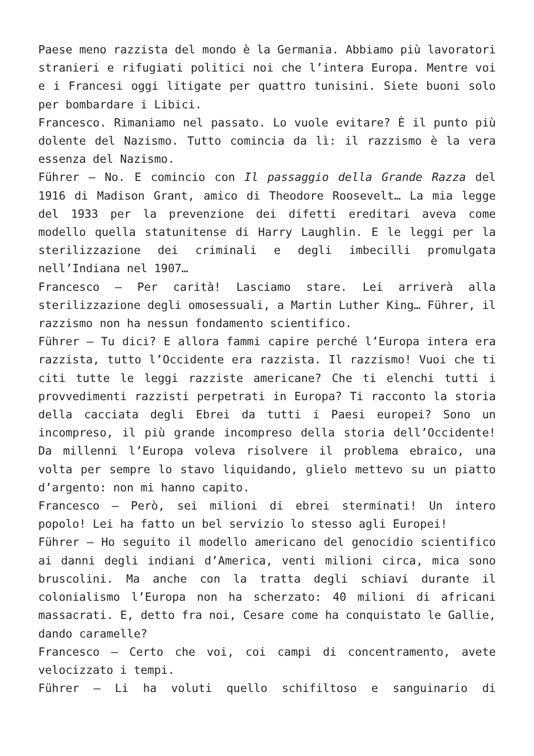Paese meno razzista del mondo è la Germania. Abbiamo più lavoratori stranieri e rifugiati politici noi che l’intera Europa. Mentre voi e i Francesi oggi litigate per quattro tunisini. Siete buoni solo per bombardare i Libici.
Francesco. Rimaniamo nel passato. Lo vuole evitare? È il punto più dolente del Nazismo. Tutto comincia da lì: il razzismo è la vera essenza del Nazismo.
Führer – No. E comincio con Il passaggio della Grande Razza del 1916 di Madison Grant, amico di Theodore Roosevelt… La mia legge del 1933 per la prevenzione dei difetti ereditari aveva come modello quella statunitense di Harry Laughlin. E le leggi per la sterilizzazione dei criminali e degli imbecilli promulgata nell’Indiana nel 1907…
Francesco – Per carità! Lasciamo stare. Lei arriverà alla sterilizzazione degli omosessuali, a Martin Luther King… Führer, il razzismo non ha nessun fondamento scientifico.
Führer – Tu dici? E allora fammi capire perché l’Europa intera era razzista, tutto l’Occidente era razzista. Il razzismo! Vuoi che ti citi tutte le leggi razziste americane? Che ti elenchi tutti i provvedimenti razzisti perpetrati in Europa? Ti racconto la storia della cacciata degli Ebrei da tutti i Paesi europei? Sono un incompreso, il più grande incompreso della storia dell’Occidente! Da millenni l’Europa voleva risolvere il problema ebraico, una volta per sempre lo stavo liquidando, glielo mettevo su un piatto d’argento: non mi hanno capito.
Francesco – Però, sei milioni di ebrei sterminati! Un intero popolo! Lei ha fatto un bel servizio lo stesso agli Europei!
Führer – Ho seguito il modello americano del genocidio scientifico ai danni degli indiani d’America, venti milioni circa, mica sono bruscolini. Ma anche con la tratta degli schiavi durante il colonialismo l’Europa non ha scherzato: 40 milioni di africani massacrati. E, detto fra noi, Cesare come ha conquistato le Gallie, dando caramelle?
Francesco – Certo che voi, coi campi di concentramento, avete velocizzato i tempi.
Führer – Li ha voluti quello schifiltoso e sanguinario di